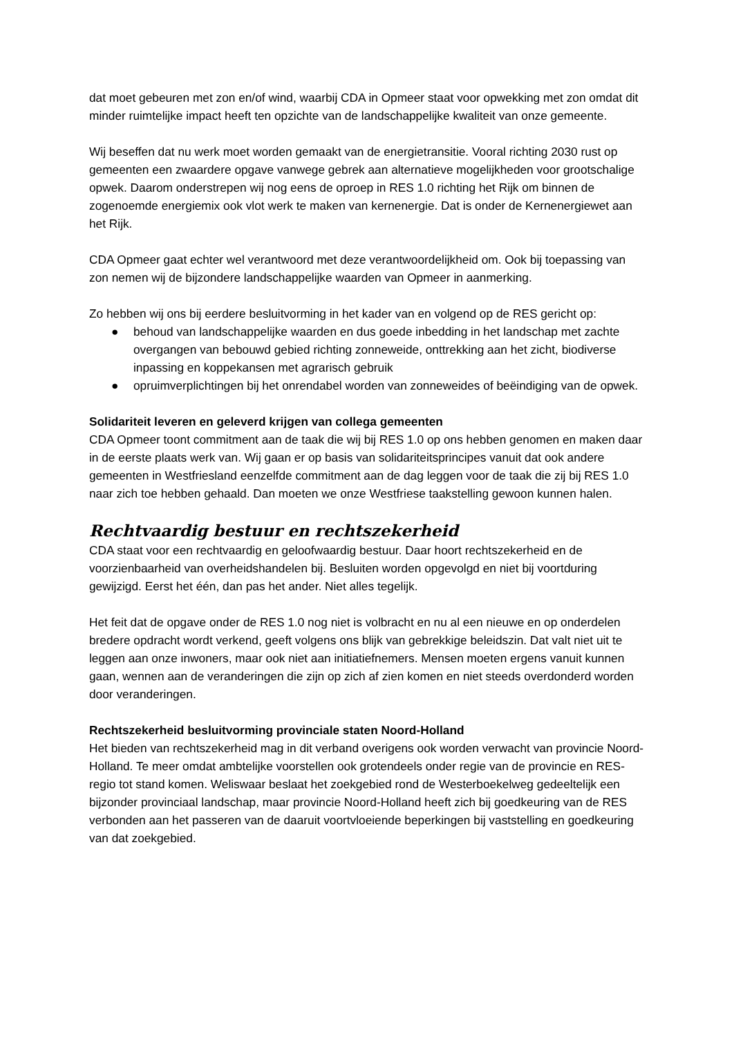dat moet gebeuren met zon en/of wind, waarbij CDA in Opmeer staat voor opwekking met zon omdat dit minder ruimtelijke impact heeft ten opzichte van de landschappelijke kwaliteit van onze gemeente.
Wij beseffen dat nu werk moet worden gemaakt van de energietransitie. Vooral richting 2030 rust op gemeenten een zwaardere opgave vanwege gebrek aan alternatieve mogelijkheden voor grootschalige opwek. Daarom onderstrepen wij nog eens de oproep in RES 1.0 richting het Rijk om binnen de zogenoemde energiemix ook vlot werk te maken van kernenergie. Dat is onder de Kernenergiewet aan het Rijk.
CDA Opmeer gaat echter wel verantwoord met deze verantwoordelijkheid om. Ook bij toepassing van zon nemen wij de bijzondere landschappelijke waarden van Opmeer in aanmerking.
Zo hebben wij ons bij eerdere besluitvorming in het kader van en volgend op de RES gericht op:
● behoud van landschappelijke waarden en dus goede inbedding in het landschap met zachte overgangen van bebouwd gebied richting zonneweide, onttrekking aan het zicht, biodiverse inpassing en koppekansen met agrarisch gebruik
● opruimverplichtingen bij het onrendabel worden van zonneweides of beëindiging van de opwek.
Solidariteit leveren en geleverd krijgen van collega gemeenten
CDA Opmeer toont commitment aan de taak die wij bij RES 1.0 op ons hebben genomen en maken daar in de eerste plaats werk van. Wij gaan er op basis van solidariteitsprincipes vanuit dat ook andere gemeenten in Westfriesland eenzelfde commitment aan de dag leggen voor de taak die zij bij RES 1.0 naar zich toe hebben gehaald. Dan moeten we onze Westfriese taakstelling gewoon kunnen halen.
Rechtvaardig bestuur en rechtszekerheid
CDA staat voor een rechtvaardig en geloofwaardig bestuur. Daar hoort rechtszekerheid en de voorzienbaarheid van overheidshandelen bij. Besluiten worden opgevolgd en niet bij voortduring gewijzigd. Eerst het één, dan pas het ander. Niet alles tegelijk.
Het feit dat de opgave onder de RES 1.0 nog niet is volbracht en nu al een nieuwe en op onderdelen bredere opdracht wordt verkend, geeft volgens ons blijk van gebrekkige beleidszin. Dat valt niet uit te leggen aan onze inwoners, maar ook niet aan initiatiefnemers. Mensen moeten ergens vanuit kunnen gaan, wennen aan de veranderingen die zijn op zich af zien komen en niet steeds overdonderd worden door veranderingen.
Rechtszekerheid besluitvorming provinciale staten Noord-Holland
Het bieden van rechtszekerheid mag in dit verband overigens ook worden verwacht van provincie Noord-Holland. Te meer omdat ambtelijke voorstellen ook grotendeels onder regie van de provincie en RES-regio tot stand komen. Weliswaar beslaat het zoekgebied rond de Westerboekelweg gedeeltelijk een bijzonder provinciaal landschap, maar provincie Noord-Holland heeft zich bij goedkeuring van de RES verbonden aan het passeren van de daaruit voortvloeiende beperkingen bij vaststelling en goedkeuring van dat zoekgebied.